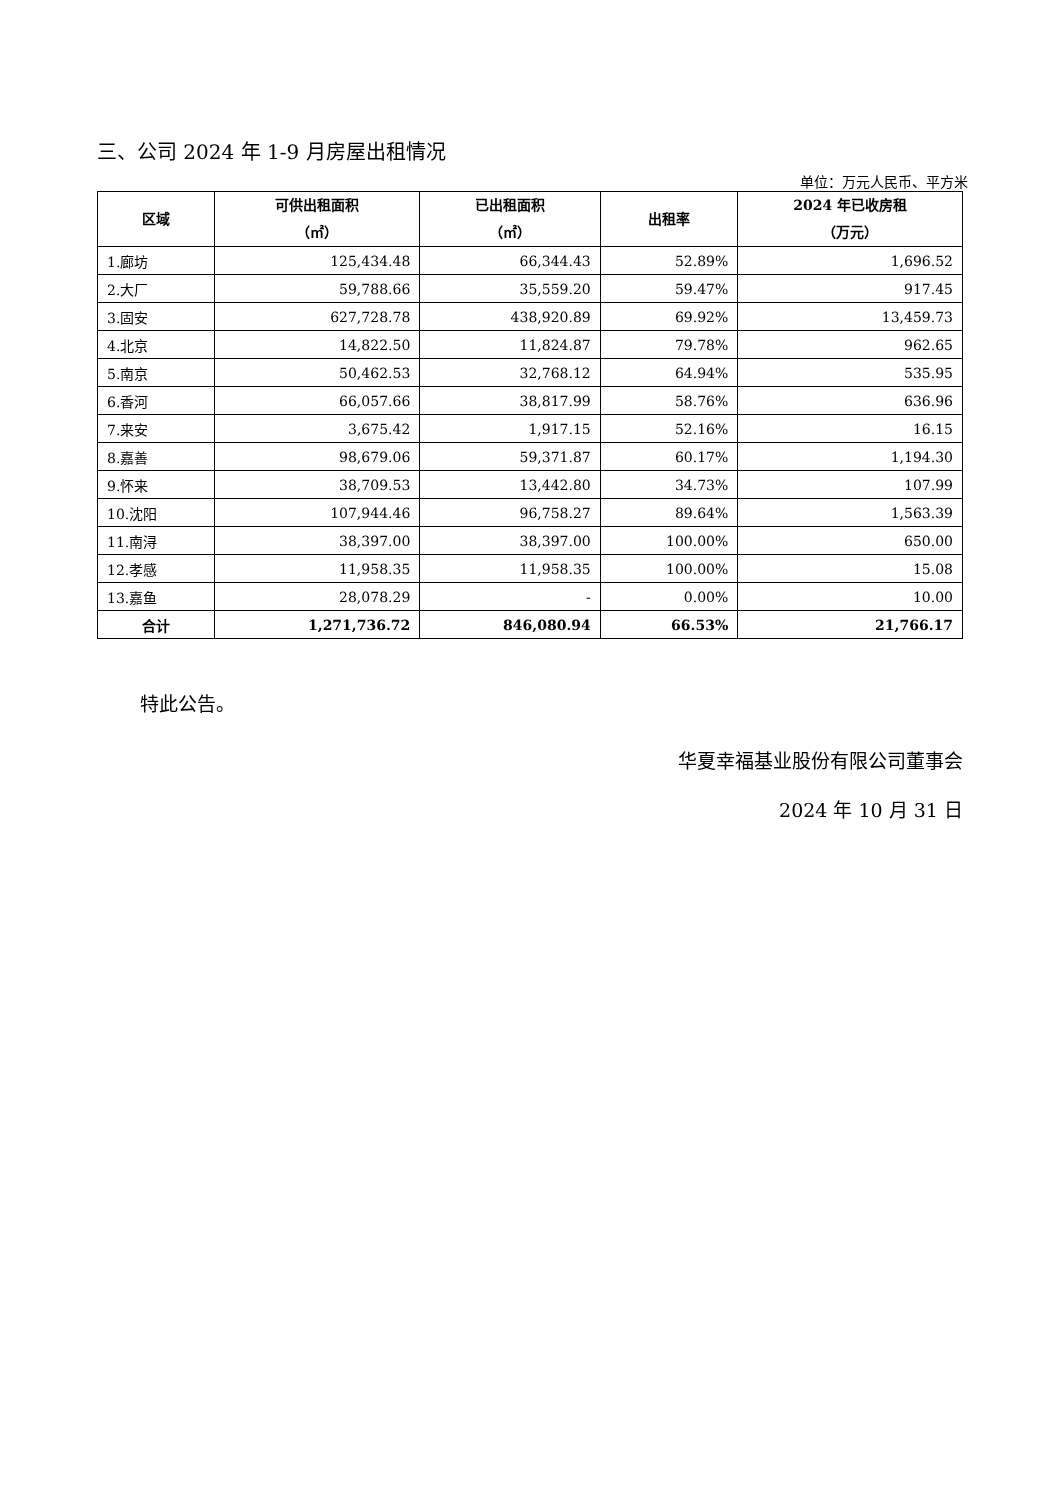三、公司 2024 年 1-9 月房屋出租情况
单位：万元人民币、平方米
| 区域 | 可供出租面积 （㎡） | 已出租面积 （㎡） | 出租率 | 2024 年已收房租 （万元） |
| --- | --- | --- | --- | --- |
| 1.廊坊 | 125,434.48 | 66,344.43 | 52.89% | 1,696.52 |
| 2.大厂 | 59,788.66 | 35,559.20 | 59.47% | 917.45 |
| 3.固安 | 627,728.78 | 438,920.89 | 69.92% | 13,459.73 |
| 4.北京 | 14,822.50 | 11,824.87 | 79.78% | 962.65 |
| 5.南京 | 50,462.53 | 32,768.12 | 64.94% | 535.95 |
| 6.香河 | 66,057.66 | 38,817.99 | 58.76% | 636.96 |
| 7.来安 | 3,675.42 | 1,917.15 | 52.16% | 16.15 |
| 8.嘉善 | 98,679.06 | 59,371.87 | 60.17% | 1,194.30 |
| 9.怀来 | 38,709.53 | 13,442.80 | 34.73% | 107.99 |
| 10.沈阳 | 107,944.46 | 96,758.27 | 89.64% | 1,563.39 |
| 11.南浔 | 38,397.00 | 38,397.00 | 100.00% | 650.00 |
| 12.孝感 | 11,958.35 | 11,958.35 | 100.00% | 15.08 |
| 13.嘉鱼 | 28,078.29 | - | 0.00% | 10.00 |
| 合计 | 1,271,736.72 | 846,080.94 | 66.53% | 21,766.17 |
特此公告。
华夏幸福基业股份有限公司董事会
2024 年 10 月 31 日